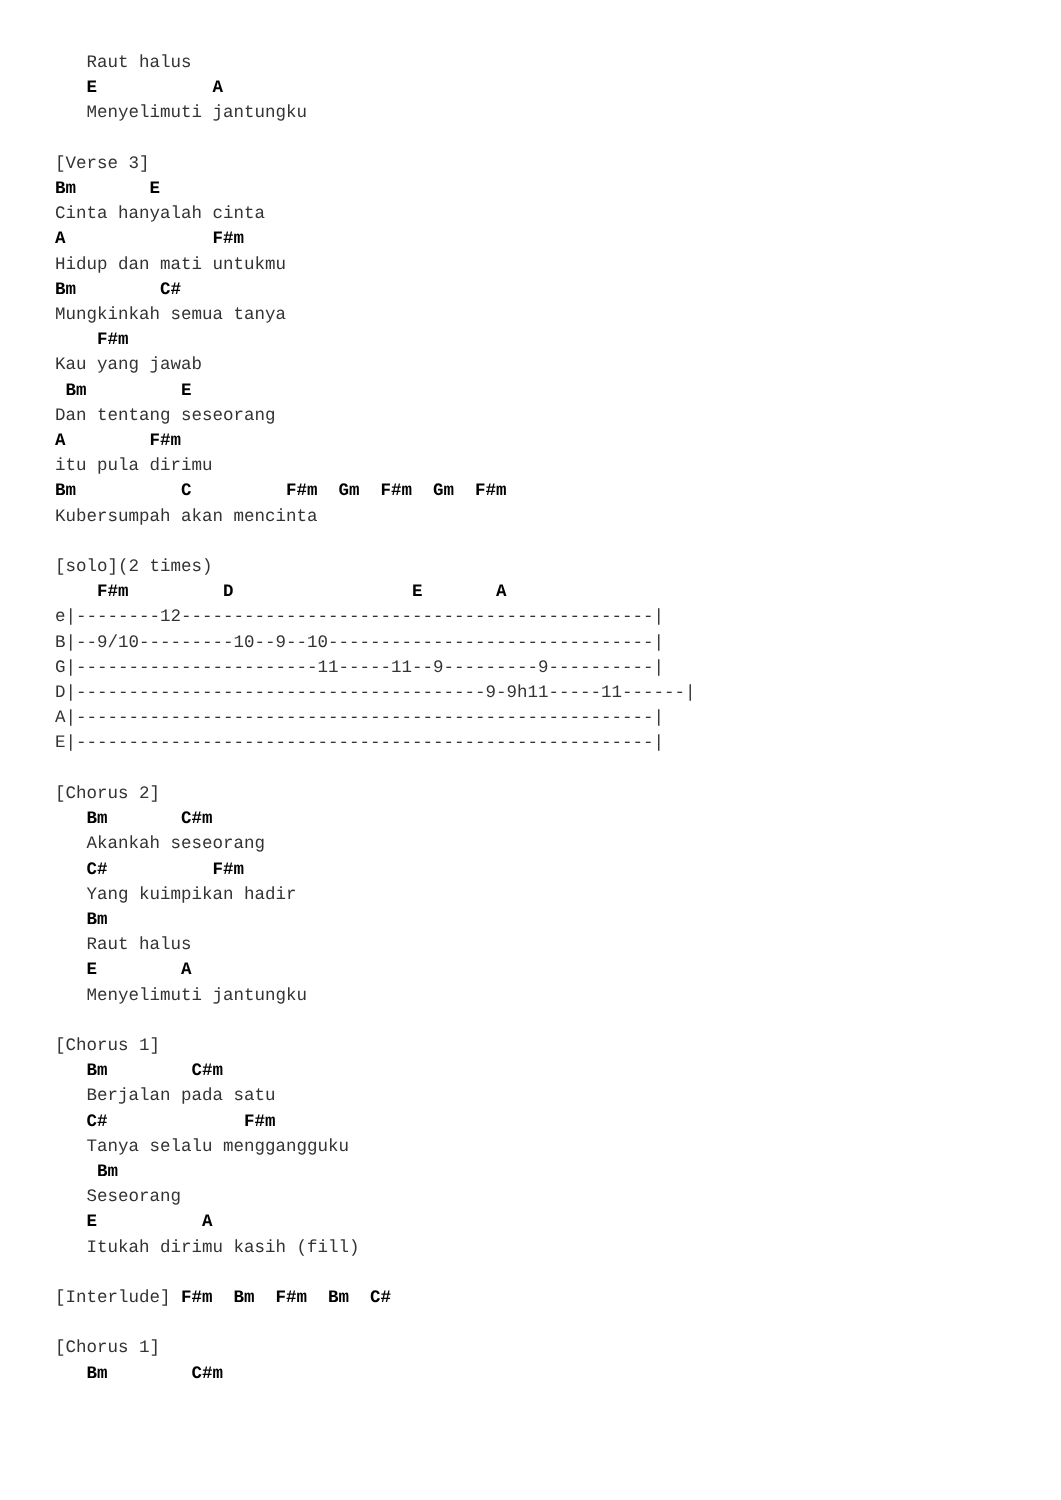Raut halus
   E           A
   Menyelimuti jantungku

[Verse 3]
Bm       E
Cinta hanyalah cinta
A              F#m
Hidup dan mati untukmu
Bm        C#
Mungkinkah semua tanya
    F#m
Kau yang jawab
 Bm         E
Dan tentang seseorang
A        F#m
itu pula dirimu
Bm          C         F#m  Gm  F#m  Gm  F#m
Kubersumpah akan mencinta

[solo](2 times)
    F#m         D                 E       A
e|--------12---------------------------------------------|
B|--9/10---------10--9--10-------------------------------|
G|-----------------------11-----11--9---------9----------|
D|---------------------------------------9-9h11-----11------|
A|-------------------------------------------------------|
E|-------------------------------------------------------|

[Chorus 2]
   Bm       C#m
   Akankah seseorang
   C#          F#m
   Yang kuimpikan hadir
   Bm
   Raut halus
   E        A
   Menyelimuti jantungku

[Chorus 1]
   Bm        C#m
   Berjalan pada satu
   C#             F#m
   Tanya selalu menggangguku
    Bm
   Seseorang
   E          A
   Itukah dirimu kasih (fill)

[Interlude] F#m  Bm  F#m  Bm  C#

[Chorus 1]
   Bm        C#m